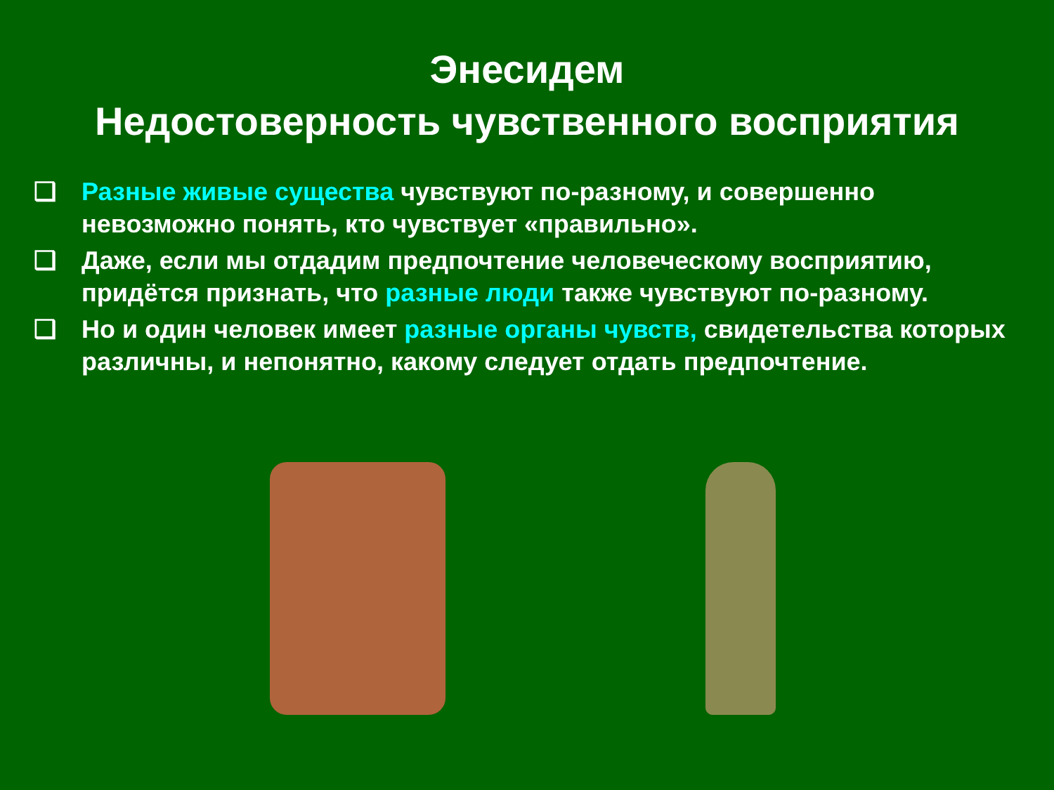Энесидем
Недостоверность чувственного восприятия
❑ Разные живые существа чувствуют по-разному, и совершенно невозможно понять, кто чувствует «правильно».
❑ Даже, если мы отдадим предпочтение человеческому восприятию, придётся признать, что разные люди также чувствуют по-разному.
❑ Но и один человек имеет разные органы чувств, свидетельства которых различны, и непонятно, какому следует отдать предпочтение.